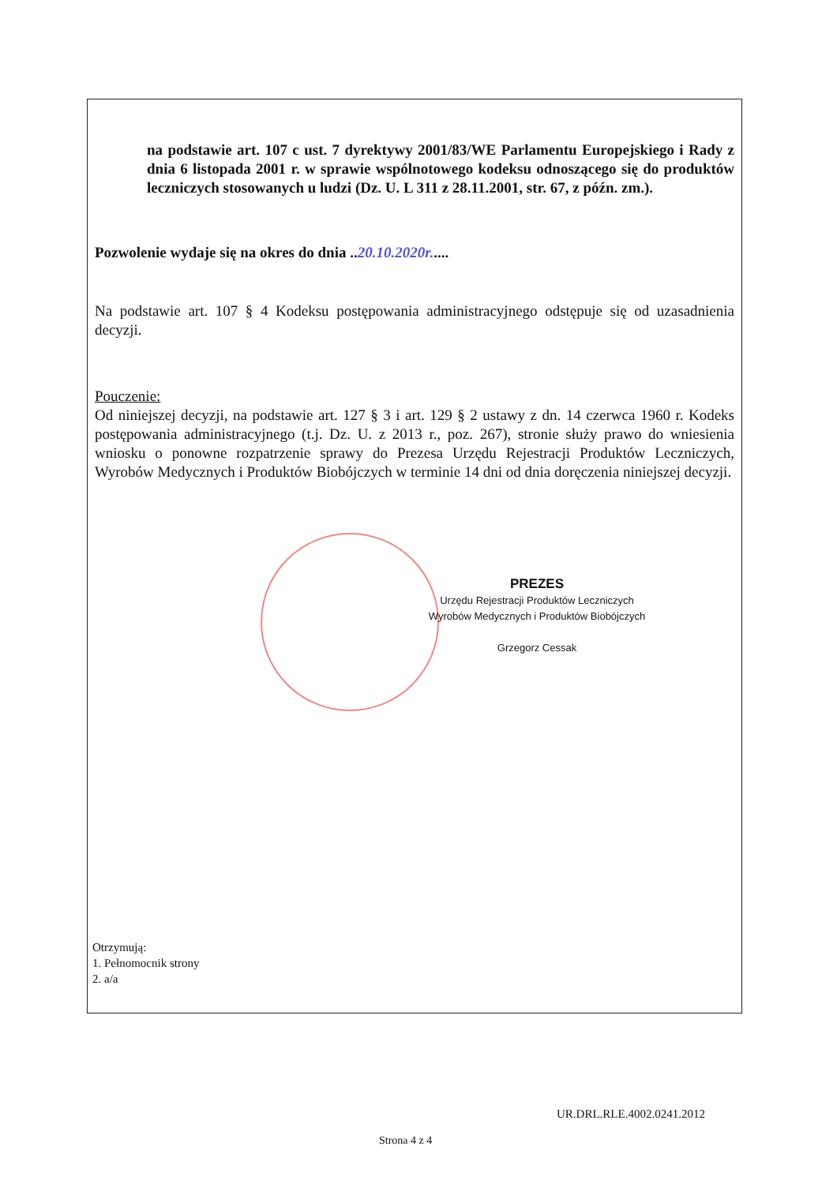na podstawie art. 107 c ust. 7 dyrektywy 2001/83/WE Parlamentu Europejskiego i Rady z dnia 6 listopada 2001 r. w sprawie wspólnotowego kodeksu odnoszącego się do produktów leczniczych stosowanych u ludzi (Dz. U. L 311 z 28.11.2001, str. 67, z późn. zm.).
Pozwolenie wydaje się na okres do dnia ..20.10.2020r.....
Na podstawie art. 107 § 4 Kodeksu postępowania administracyjnego odstępuje się od uzasadnienia decyzji.
Pouczenie:
Od niniejszej decyzji, na podstawie art. 127 § 3 i art. 129 § 2 ustawy z dn. 14 czerwca 1960 r. Kodeks postępowania administracyjnego (t.j. Dz. U. z 2013 r., poz. 267), stronie służy prawo do wniesienia wniosku o ponowne rozpatrzenie sprawy do Prezesa Urzędu Rejestracji Produktów Leczniczych, Wyrobów Medycznych i Produktów Biobójczych w terminie 14 dni od dnia doręczenia niniejszej decyzji.
PREZES
Urzędu Rejestracji Produktów Leczniczych
Wyrobów Medycznych i Produktów Biobójczych
Grzegorz Cessak
Otrzymują:
1. Pełnomocnik strony
2. a/a
UR.DRL.RLE.4002.0241.2012
Strona 4 z 4